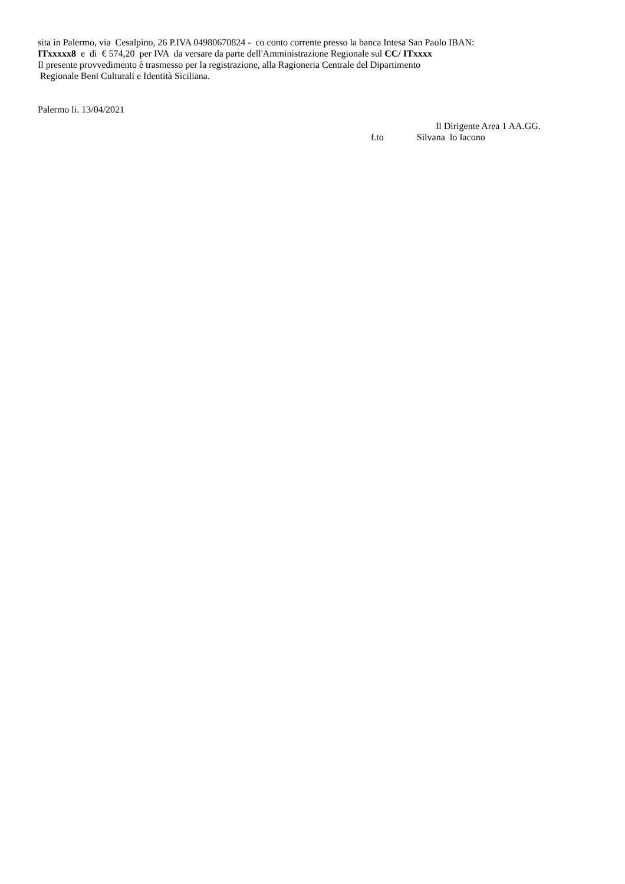sita in Palermo, via Cesalpino, 26 P.IVA 04980670824 - co conto corrente presso la banca Intesa San Paolo IBAN:
ITxxxxx8 e di € 574,20 per IVA da versare da parte dell'Amministrazione Regionale sul CC/ ITxxxx
Il presente provvedimento è trasmesso per la registrazione, alla Ragioneria Centrale del Dipartimento
Regionale Beni Culturali e Identità Siciliana.
Palermo li. 13/04/2021
Il Dirigente Area 1 AA.GG.
f.to Silvana lo Iacono